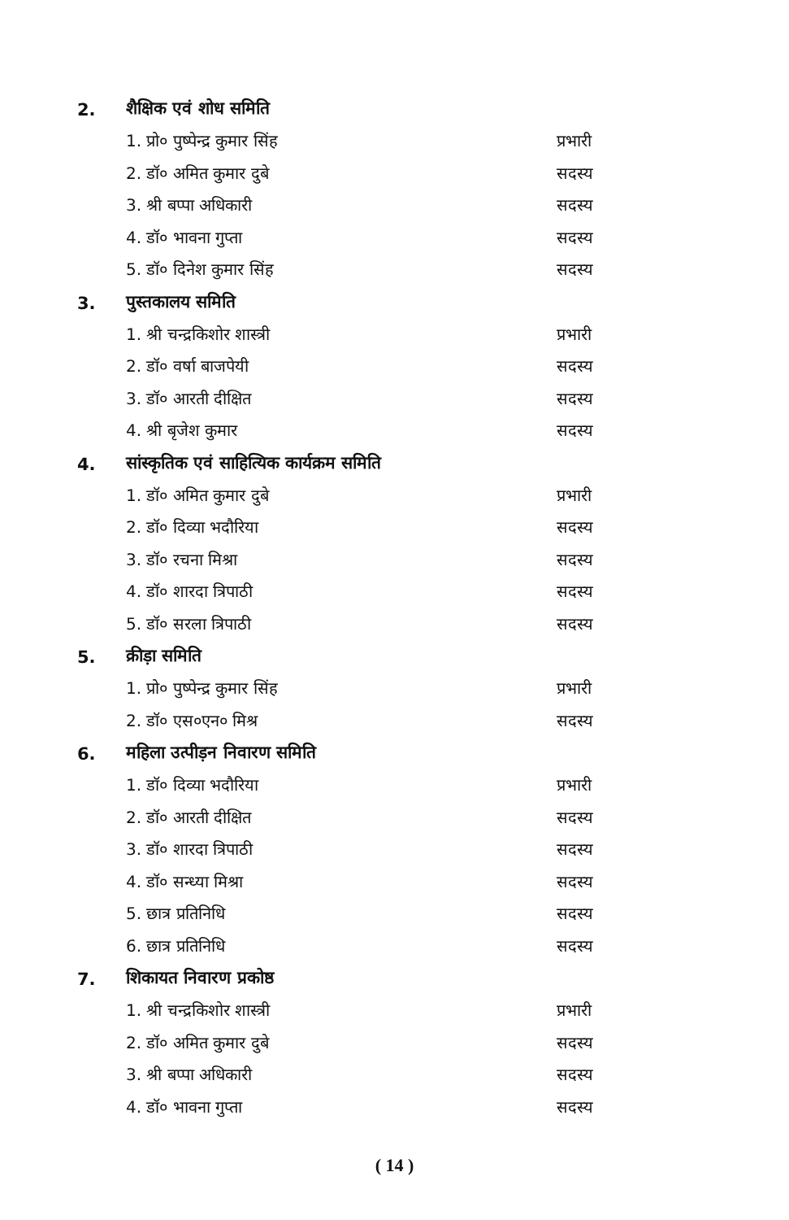2. शैक्षिक एवं शोध समिति
1. प्रो० पुष्पेन्द्र कुमार सिंह प्रभारी
2. डॉ० अमित कुमार दुबे सदस्य
3. श्री बप्पा अधिकारी सदस्य
4. डॉ० भावना गुप्ता सदस्य
5. डॉ० दिनेश कुमार सिंह सदस्य
3. पुस्तकालय समिति
1. श्री चन्द्रकिशोर शास्त्री प्रभारी
2. डॉ० वर्षा बाजपेयी सदस्य
3. डॉ० आरती दीक्षित सदस्य
4. श्री बृजेश कुमार सदस्य
4. सांस्कृतिक एवं साहित्यिक कार्यक्रम समिति
1. डॉ० अमित कुमार दुबे प्रभारी
2. डॉ० दिव्या भदौरिया सदस्य
3. डॉ० रचना मिश्रा सदस्य
4. डॉ० शारदा त्रिपाठी सदस्य
5. डॉ० सरला त्रिपाठी सदस्य
5. क्रीड़ा समिति
1. प्रो० पुष्पेन्द्र कुमार सिंह प्रभारी
2. डॉ० एस०एन० मिश्र सदस्य
6. महिला उत्पीड़न निवारण समिति
1. डॉ० दिव्या भदौरिया प्रभारी
2. डॉ० आरती दीक्षित सदस्य
3. डॉ० शारदा त्रिपाठी सदस्य
4. डॉ० सन्ध्या मिश्रा सदस्य
5. छात्र प्रतिनिधि सदस्य
6. छात्र प्रतिनिधि सदस्य
7. शिकायत निवारण प्रकोष्ठ
1. श्री चन्द्रकिशोर शास्त्री प्रभारी
2. डॉ० अमित कुमार दुबे सदस्य
3. श्री बप्पा अधिकारी सदस्य
4. डॉ० भावना गुप्ता सदस्य
( 14 )